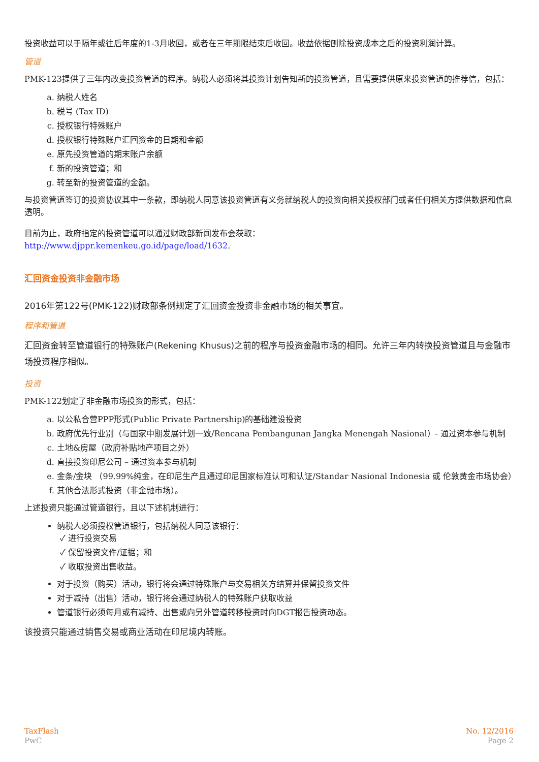投资收益可以于隔年或往后年度的1-3月收回，或者在三年期限结束后收回。收益依据刨除投资成本之后的投资利润计算。
管道
PMK-123提供了三年内改变投资管道的程序。纳税人必须将其投资计划告知新的投资管道，且需要提供原来投资管道的推荐信，包括：
a. 纳税人姓名
b. 税号 (Tax ID)
c. 授权银行特殊账户
d. 授权银行特殊账户汇回资金的日期和金额
e. 原先投资管道的期末账户余额
f. 新的投资管道；和
g. 转至新的投资管道的金额。
与投资管道签订的投资协议其中一条款，即纳税人同意该投资管道有义务就纳税人的投资向相关授权部门或者任何相关方提供数据和信息透明。
目前为止，政府指定的投资管道可以通过财政部新闻发布会获取：
http://www.djppr.kemenkeu.go.id/page/load/1632.
汇回资金投资非金融市场
2016年第122号(PMK-122)财政部条例规定了汇回资金投资非金融市场的相关事宜。
程序和管道
汇回资金转至管道银行的特殊账户(Rekening Khusus)之前的程序与投资金融市场的相同。允许三年内转换投资管道且与金融市场投资程序相似。
投资
PMK-122划定了非金融市场投资的形式，包括：
a. 以公私合营PPP形式(Public Private Partnership)的基础建设投资
b. 政府优先行业别（与国家中期发展计划一致/Rencana Pembangunan Jangka Menengah Nasional）- 通过资本参与机制
c. 土地&房屋（政府补贴地产项目之外）
d. 直接投资印尼公司 – 通过资本参与机制
e. 金条/金块 （99.99%纯金，在印尼生产且通过印尼国家标准认可和认证/Standar Nasional Indonesia 或 伦敦黄金市场协会）
f. 其他合法形式投资（非金融市场）。
上述投资只能通过管道银行，且以下述机制进行：
纳税人必须授权管道银行，包括纳税人同意该银行：
✓ 进行投资交易
✓ 保留投资文件/证据；和
✓ 收取投资出售收益。
对于投资（购买）活动，银行将会通过特殊账户与交易相关方结算并保留投资文件
对于减持（出售）活动，银行将会通过纳税人的特殊账户获取收益
管道银行必须每月或有减持、出售或向另外管道转移投资时向DGT报告投资动态。
该投资只能通过销售交易或商业活动在印尼境内转账。
TaxFlash
PwC
No. 12/2016
Page 2